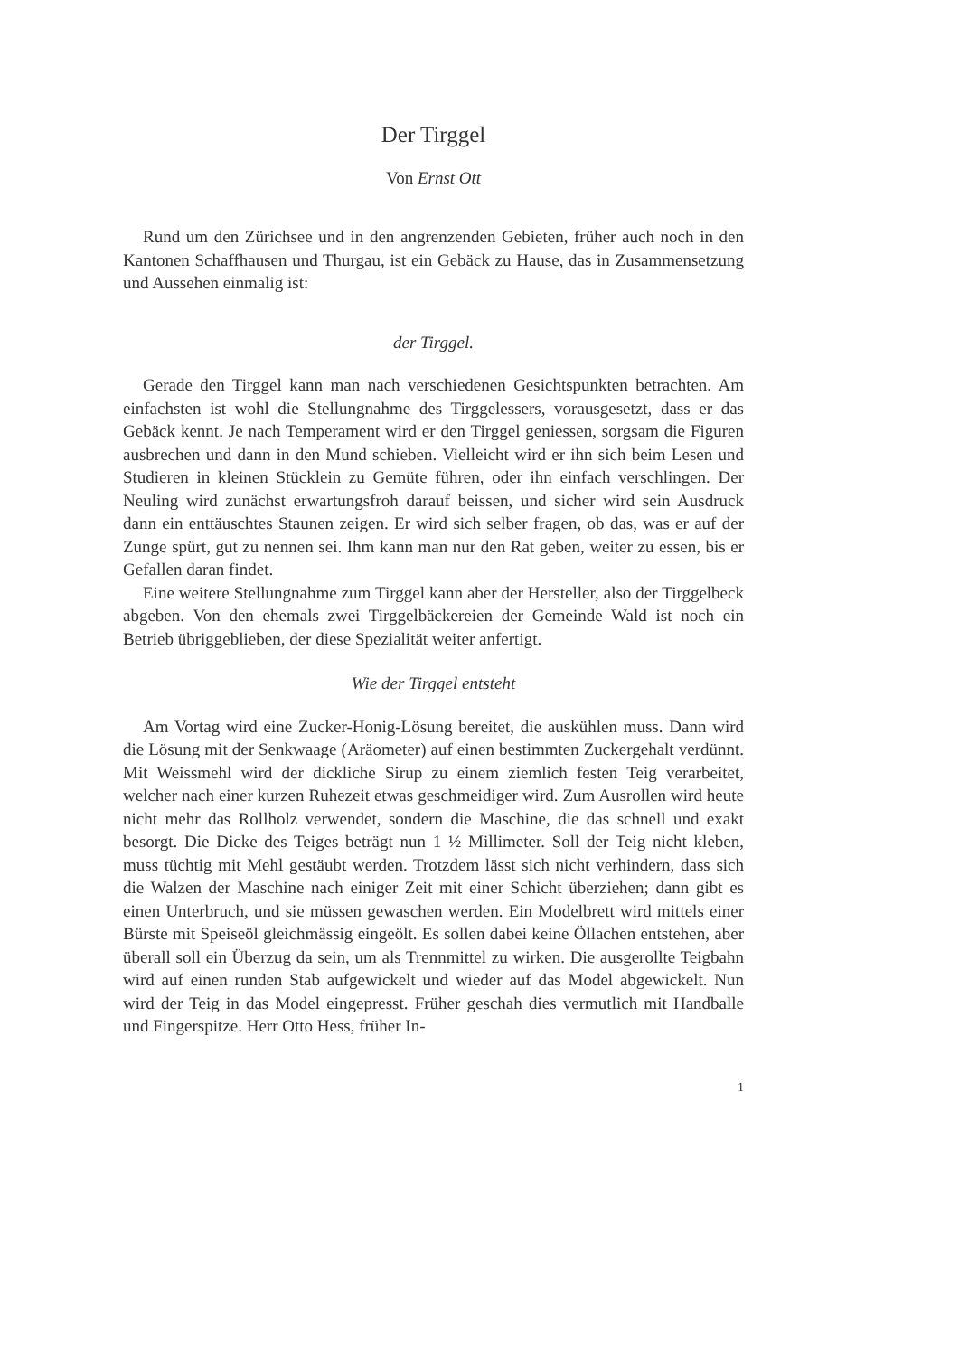Der Tirggel
Von Ernst Ott
Rund um den Zürichsee und in den angrenzenden Gebieten, früher auch noch in den Kantonen Schaffhausen und Thurgau, ist ein Gebäck zu Hause, das in Zusammensetzung und Aussehen einmalig ist:
der Tirggel.
Gerade den Tirggel kann man nach verschiedenen Gesichtspunkten betrachten. Am einfachsten ist wohl die Stellungnahme des Tirggelessers, vorausgesetzt, dass er das Gebäck kennt. Je nach Temperament wird er den Tirggel geniessen, sorgsam die Figuren ausbrechen und dann in den Mund schieben. Vielleicht wird er ihn sich beim Lesen und Studieren in kleinen Stücklein zu Gemüte führen, oder ihn einfach verschlingen. Der Neuling wird zunächst erwartungsfroh darauf beissen, und sicher wird sein Ausdruck dann ein enttäuschtes Staunen zeigen. Er wird sich selber fragen, ob das, was er auf der Zunge spürt, gut zu nennen sei. Ihm kann man nur den Rat geben, weiter zu essen, bis er Gefallen daran findet.
Eine weitere Stellungnahme zum Tirggel kann aber der Hersteller, also der Tirggelbeck abgeben. Von den ehemals zwei Tirggelbäckereien der Gemeinde Wald ist noch ein Betrieb übriggeblieben, der diese Spezialität weiter anfertigt.
Wie der Tirggel entsteht
Am Vortag wird eine Zucker-Honig-Lösung bereitet, die auskühlen muss. Dann wird die Lösung mit der Senkwaage (Aräometer) auf einen bestimmten Zuckergehalt verdünnt. Mit Weissmehl wird der dickliche Sirup zu einem ziemlich festen Teig verarbeitet, welcher nach einer kurzen Ruhezeit etwas geschmeidiger wird. Zum Ausrollen wird heute nicht mehr das Rollholz verwendet, sondern die Maschine, die das schnell und exakt besorgt. Die Dicke des Teiges beträgt nun 1 ½ Millimeter. Soll der Teig nicht kleben, muss tüchtig mit Mehl gestäubt werden. Trotzdem lässt sich nicht verhindern, dass sich die Walzen der Maschine nach einiger Zeit mit einer Schicht überziehen; dann gibt es einen Unterbruch, und sie müssen gewaschen werden. Ein Modelbrett wird mittels einer Bürste mit Speiseöl gleichmässig eingeölt. Es sollen dabei keine Öllachen entstehen, aber überall soll ein Überzug da sein, um als Trennmittel zu wirken. Die ausgerollte Teigbahn wird auf einen runden Stab aufgewickelt und wieder auf das Model abgewickelt. Nun wird der Teig in das Model eingepresst. Früher geschah dies vermutlich mit Handballe und Fingerspitze. Herr Otto Hess, früher In-
1